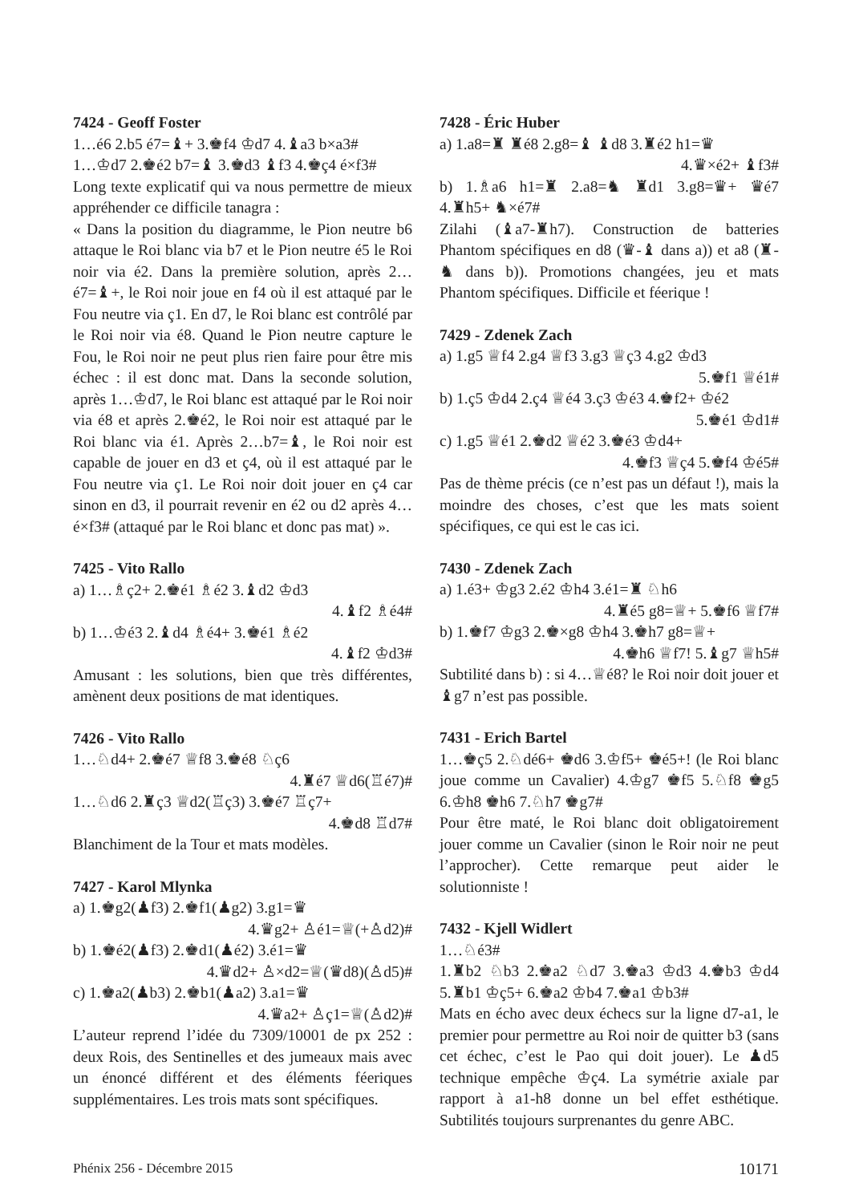7424 - Geoff Foster
1…é6 2.b5 é7=♝+ 3.♚f4 ♔d7 4.♝a3 b×a3#
1…♔d7 2.♚é2 b7=♝ 3.♚d3 ♝f3 4.♚ç4 é×f3#
Long texte explicatif qui va nous permettre de mieux appréhender ce difficile tanagra :
« Dans la position du diagramme, le Pion neutre b6 attaque le Roi blanc via b7 et le Pion neutre é5 le Roi noir via é2. Dans la première solution, après 2…é7=♝+, le Roi noir joue en f4 où il est attaqué par le Fou neutre via ç1. En d7, le Roi blanc est contrôlé par le Roi noir via é8. Quand le Pion neutre capture le Fou, le Roi noir ne peut plus rien faire pour être mis échec : il est donc mat. Dans la seconde solution, après 1…♔d7, le Roi blanc est attaqué par le Roi noir via é8 et après 2.♚é2, le Roi noir est attaqué par le Roi blanc via é1. Après 2…b7=♝, le Roi noir est capable de jouer en d3 et ç4, où il est attaqué par le Fou neutre via ç1. Le Roi noir doit jouer en ç4 car sinon en d3, il pourrait revenir en é2 ou d2 après 4…é×f3# (attaqué par le Roi blanc et donc pas mat) ».
7425 - Vito Rallo
a) 1…♗ç2+ 2.♚é1 ♗é2 3.♝d2 ♔d3
4.♝f2 ♗é4#
b) 1…♔é3 2.♝d4 ♗é4+ 3.♚é1 ♗é2
4.♝f2 ♔d3#
Amusant : les solutions, bien que très différentes, amènent deux positions de mat identiques.
7426 - Vito Rallo
1…♘d4+ 2.♚é7 ♕f8 3.♚é8 ♘ç6
4.♜é7 ♕d6(♖é7)#
1…♘d6 2.♜ç3 ♕d2(♖ç3) 3.♚é7 ♖ç7+
4.♚d8 ♖d7#
Blanchiment de la Tour et mats modèles.
7427 - Karol Mlynka
a) 1.♚g2(♟f3) 2.♚f1(♟g2) 3.g1=♛
4.♛g2+ ♙é1=♕(+♙d2)#
b) 1.♚é2(♟f3) 2.♚d1(♟é2) 3.é1=♛
4.♛d2+ ♙×d2=♕(♛d8)(♙d5)#
c) 1.♚a2(♟b3) 2.♚b1(♟a2) 3.a1=♛
4.♛a2+ ♙ç1=♕(♙d2)#
L’auteur reprend l’idée du 7309/10001 de px 252 : deux Rois, des Sentinelles et des jumeaux mais avec un énoncé différent et des éléments féeriques supplémentaires. Les trois mats sont spécifiques.
7428 - Éric Huber
a) 1.a8=♜ ♜é8 2.g8=♝ ♝d8 3.♜é2 h1=♛
4.♛×é2+ ♝f3#
b) 1.♗a6 h1=♜ 2.a8=♞ ♜d1 3.g8=♛+ ♛é7 4.♜h5+ ♞×é7#
Zilahi (♝a7-♜h7). Construction de batteries Phantom spécifiques en d8 (♛-♝ dans a)) et a8 (♜-♞ dans b)). Promotions changées, jeu et mats Phantom spécifiques. Difficile et féerique !
7429 - Zdenek Zach
a) 1.g5 ♕f4 2.g4 ♕f3 3.g3 ♕ç3 4.g2 ♔d3
5.♚f1 ♕é1#
b) 1.ç5 ♔d4 2.ç4 ♕é4 3.ç3 ♔é3 4.♚f2+ ♔é2
5.♚é1 ♔d1#
c) 1.g5 ♕é1 2.♚d2 ♕é2 3.♚é3 ♔d4+
4.♚f3 ♕ç4 5.♚f4 ♔é5#
Pas de thème précis (ce n’est pas un défaut !), mais la moindre des choses, c’est que les mats soient spécifiques, ce qui est le cas ici.
7430 - Zdenek Zach
a) 1.é3+ ♔g3 2.é2 ♔h4 3.é1=♜ ♘h6
4.♜é5 g8=♕+ 5.♚f6 ♕f7#
b) 1.♚f7 ♔g3 2.♚×g8 ♔h4 3.♚h7 g8=♕+
4.♚h6 ♕f7! 5.♝g7 ♕h5#
Subtilité dans b) : si 4…♕é8? le Roi noir doit jouer et ♝g7 n’est pas possible.
7431 - Erich Bartel
1…♚ç5 2.♘dé6+ ♚d6 3.♔f5+ ♚é5+! (le Roi blanc joue comme un Cavalier) 4.♔g7 ♚f5 5.♘f8 ♚g5 6.♔h8 ♚h6 7.♘h7 ♚g7#
Pour être maté, le Roi blanc doit obligatoirement jouer comme un Cavalier (sinon le Roir noir ne peut l’approcher). Cette remarque peut aider le solutionniste !
7432 - Kjell Widlert
1…♘é3#
1.♜b2 ♘b3 2.♚a2 ♘d7 3.♚a3 ♔d3 4.♚b3 ♔d4 5.♜b1 ♔ç5+ 6.♚a2 ♔b4 7.♚a1 ♔b3#
Mats en écho avec deux échecs sur la ligne d7-a1, le premier pour permettre au Roi noir de quitter b3 (sans cet échec, c’est le Pao qui doit jouer). Le ♟d5 technique empêche ♔ç4. La symétrie axiale par rapport à a1-h8 donne un bel effet esthétique. Subtilités toujours surprenantes du genre ABC.
Phénix 256 - Décembre 2015 10171